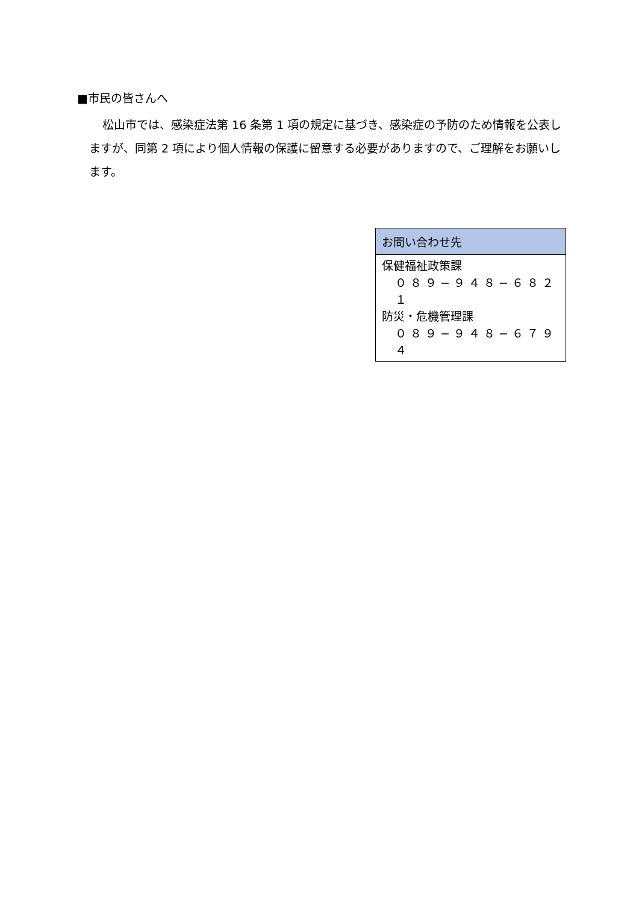■市民の皆さんへ
松山市では、感染症法第 16 条第 1 項の規定に基づき、感染症の予防のため情報を公表しますが、同第 2 項により個人情報の保護に留意する必要がありますので、ご理解をお願いします。
| お問い合わせ先 |
| --- |
| 保健福祉政策課 ０８９−９４８−６８２１ 防災・危機管理課 ０８９−９４８−６７９４ |